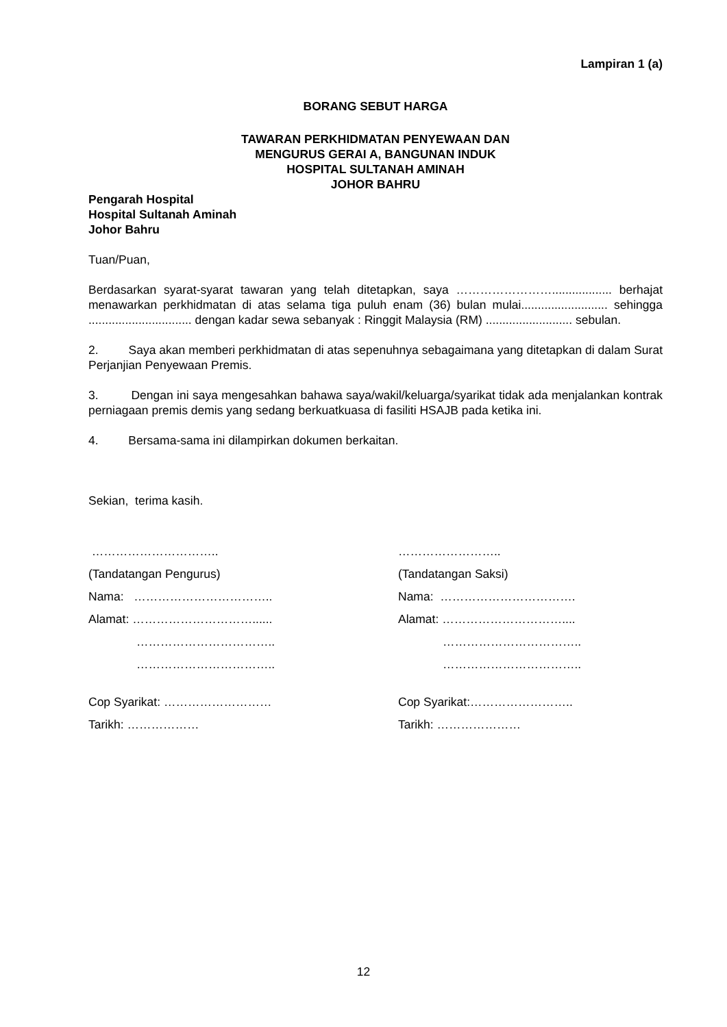Lampiran 1 (a)
BORANG SEBUT HARGA
TAWARAN PERKHIDMATAN PENYEWAAN DAN
MENGURUS GERAI A, BANGUNAN INDUK
HOSPITAL SULTANAH AMINAH
JOHOR BAHRU
Pengarah Hospital
Hospital Sultanah Aminah
Johor Bahru
Tuan/Puan,
Berdasarkan syarat-syarat tawaran yang telah ditetapkan, saya …………………….................. berhajat menawarkan perkhidmatan di atas selama tiga puluh enam (36) bulan mulai.......................... sehingga ............................... dengan kadar sewa sebanyak : Ringgit Malaysia (RM) .......................... sebulan.
2. Saya akan memberi perkhidmatan di atas sepenuhnya sebagaimana yang ditetapkan di dalam Surat Perjanjian Penyewaan Premis.
3. Dengan ini saya mengesahkan bahawa saya/wakil/keluarga/syarikat tidak ada menjalankan kontrak perniagaan premis demis yang sedang berkuatkuasa di fasiliti HSAJB pada ketika ini.
4. Bersama-sama ini dilampirkan dokumen berkaitan.
Sekian, terima kasih.
…………………………..
(Tandatangan Pengurus)
Nama: ……………………………..
Alamat: …………………………......
……………………………..
……………………………..
Cop Syarikat: ………………………
Tarikh: ………………
……………………..
(Tandatangan Saksi)
Nama: …………………………….
Alamat: …………………………....
……………………………..
……………………………..
Cop Syarikat:……………………..
Tarikh: …………………
12